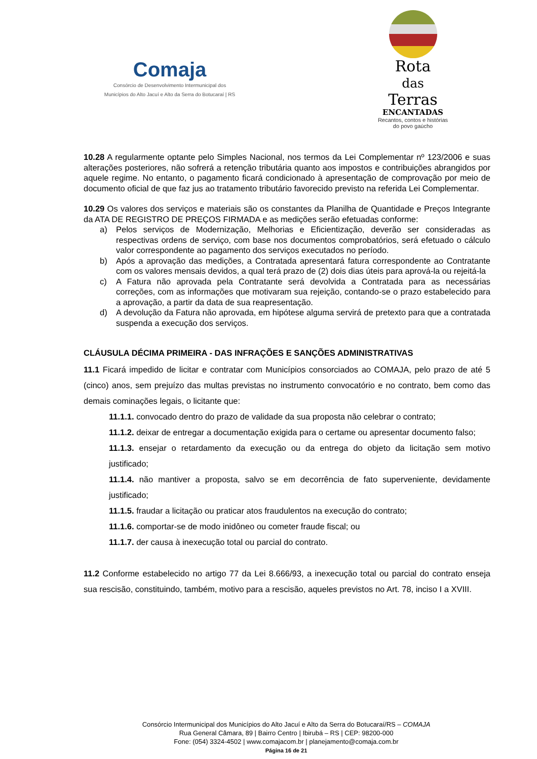Comaja
Consórcio de Desenvolvimento Intermunicipal dos
Municípios do Alto Jacuí e Alto da Serra do Botucaraí | RS
Rota
das
Terras
ENCANTADAS
Recantos, contos e histórias
do povo gaúcho
10.28 A regularmente optante pelo Simples Nacional, nos termos da Lei Complementar nº 123/2006 e suas alterações posteriores, não sofrerá a retenção tributária quanto aos impostos e contribuições abrangidos por aquele regime. No entanto, o pagamento ficará condicionado à apresentação de comprovação por meio de documento oficial de que faz jus ao tratamento tributário favorecido previsto na referida Lei Complementar.
10.29 Os valores dos serviços e materiais são os constantes da Planilha de Quantidade e Preços Integrante da ATA DE REGISTRO DE PREÇOS FIRMADA e as medições serão efetuadas conforme:
a) Pelos serviços de Modernização, Melhorias e Eficientização, deverão ser consideradas as respectivas ordens de serviço, com base nos documentos comprobatórios, será efetuado o cálculo valor correspondente ao pagamento dos serviços executados no período.
b) Após a aprovação das medições, a Contratada apresentará fatura correspondente ao Contratante com os valores mensais devidos, a qual terá prazo de (2) dois dias úteis para aprová-la ou rejeitá-la
c) A Fatura não aprovada pela Contratante será devolvida a Contratada para as necessárias correções, com as informações que motivaram sua rejeição, contando-se o prazo estabelecido para a aprovação, a partir da data de sua reapresentação.
d) A devolução da Fatura não aprovada, em hipótese alguma servirá de pretexto para que a contratada suspenda a execução dos serviços.
CLÁUSULA DÉCIMA PRIMEIRA - DAS INFRAÇÕES E SANÇÕES ADMINISTRATIVAS
11.1 Ficará impedido de licitar e contratar com Municípios consorciados ao COMAJA, pelo prazo de até 5 (cinco) anos, sem prejuízo das multas previstas no instrumento convocatório e no contrato, bem como das demais cominações legais, o licitante que:
11.1.1. convocado dentro do prazo de validade da sua proposta não celebrar o contrato;
11.1.2. deixar de entregar a documentação exigida para o certame ou apresentar documento falso;
11.1.3. ensejar o retardamento da execução ou da entrega do objeto da licitação sem motivo justificado;
11.1.4. não mantiver a proposta, salvo se em decorrência de fato superveniente, devidamente justificado;
11.1.5. fraudar a licitação ou praticar atos fraudulentos na execução do contrato;
11.1.6. comportar-se de modo inidôneo ou cometer fraude fiscal; ou
11.1.7. der causa à inexecução total ou parcial do contrato.
11.2 Conforme estabelecido no artigo 77 da Lei 8.666/93, a inexecução total ou parcial do contrato enseja sua rescisão, constituindo, também, motivo para a rescisão, aqueles previstos no Art. 78, inciso I a XVIII.
Consórcio Intermunicipal dos Municípios do Alto Jacuí e Alto da Serra do Botucaraí/RS – COMAJA
Rua General Câmara, 89 | Bairro Centro | Ibirubá – RS | CEP: 98200-000
Fone: (054) 3324-4502 | www.comajacom.br | planejamento@comaja.com.br
Página 16 de 21